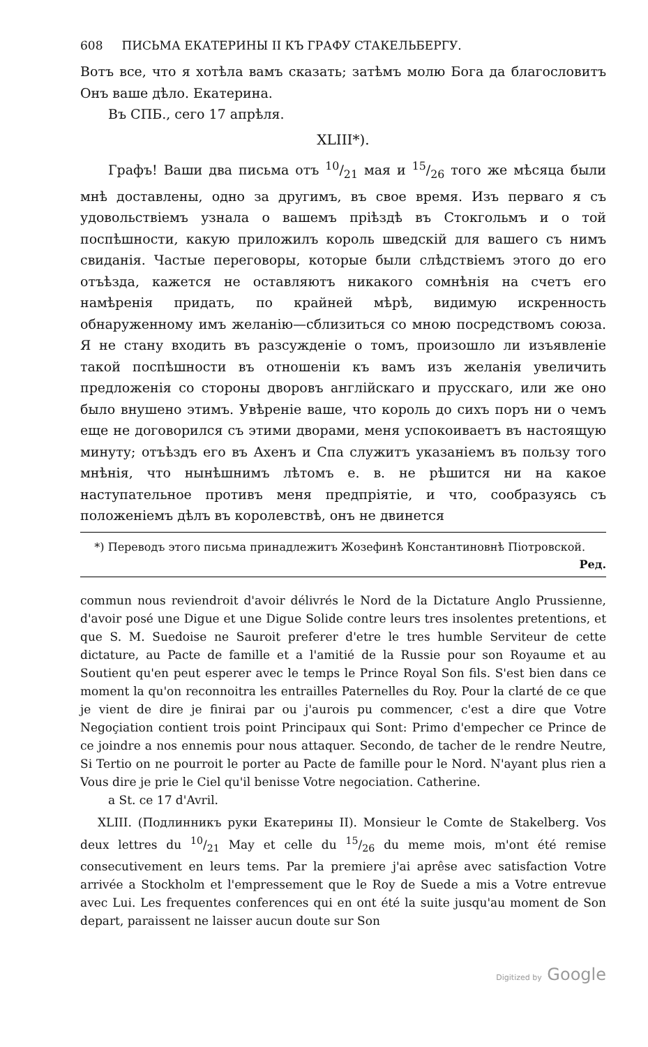608 ПИСЬМА ЕКАТЕРИНЫ II КЪ ГРАФУ СТАКЕЛЬБЕРГУ.
Вотъ все, что я хотѣла вамъ сказать; затѣмъ молю Бога да благословитъ Онъ ваше дѣло. Екатерина.
Въ СПБ., сего 17 апрѣля.
XLIII*).
Графъ! Ваши два письма отъ 10/21 мая и 15/26 того же мѣсяца были мнѣ доставлены, одно за другимъ, въ свое время. Изъ перваго я съ удовольствіемъ узнала о вашемъ пріѣздѣ въ Стокгольмъ и о той поспѣшности, какую приложилъ король шведскій для вашего съ нимъ свиданія. Частые переговоры, которые были слѣдствіемъ этого до его отъѣзда, кажется не оставляютъ никакого сомнѣнія на счетъ его намѣренія придать, по крайней мѣрѣ, видимую искренность обнаруженному имъ желанію—сблизиться со мною посредствомъ союза. Я не стану входить въ разсужденіе о томъ, произошло ли изъявленіе такой поспѣшности въ отношеніи къ вамъ изъ желанія увеличить предложенія со стороны дворовъ англійскаго и прусскаго, или же оно было внушено этимъ. Увѣреніе ваше, что король до сихъ поръ ни о чемъ еще не договорился съ этими дворами, меня успокоиваетъ въ настоящую минуту; отъѣздъ его въ Ахенъ и Спа служитъ указаніемъ въ пользу того мнѣнія, что нынѣшнимъ лѣтомъ е. в. не рѣшится ни на какое наступательное противъ меня предпріятіе, и что, сообразуясь съ положеніемъ дѣлъ въ королевствѣ, онъ не двинется
*) Переводъ этого письма принадлежитъ Жозефинѣ Константиновнѣ Піотровской. Ред.
commun nous reviendroit d'avoir délivrés le Nord de la Dictature Anglo Prussienne, d'avoir posé une Digue et une Digue Solide contre leurs tres insolentes pretentions, et que S. M. Suedoise ne Sauroit preferer d'etre le tres humble Serviteur de cette dictature, au Pacte de famille et a l'amitié de la Russie pour son Royaume et au Soutient qu'en peut esperer avec le temps le Prince Royal Son fils. S'est bien dans ce moment la qu'on reconnoitra les entrailles Paternelles du Roy. Pour la clarté de ce que je vient de dire je finirai par ou j'aurois pu commencer, c'est a dire que Votre Negoçiation contient trois point Principaux qui Sont: Primo d'empecher ce Prince de ce joindre a nos ennemis pour nous attaquer. Secondo, de tacher de le rendre Neutre, Si Tertio on ne pourroit le porter au Pacte de famille pour le Nord. N'ayant plus rien a Vous dire je prie le Ciel qu'il benisse Votre negociation. Catherine.
a St. ce 17 d'Avril.
XLIII. (Подлинникъ руки Екатерины II). Monsieur le Comte de Stakelberg. Vos deux lettres du 10/21 May et celle du 15/26 du meme mois, m'ont été remise consecutivement en leurs tems. Par la premiere j'ai aprêse avec satisfaction Votre arrivée a Stockholm et l'empressement que le Roy de Suede a mis a Votre entrevue avec Lui. Les frequentes conferences qui en ont été la suite jusqu'au moment de Son depart, paraissent ne laisser aucun doute sur Son
Digitized by Google